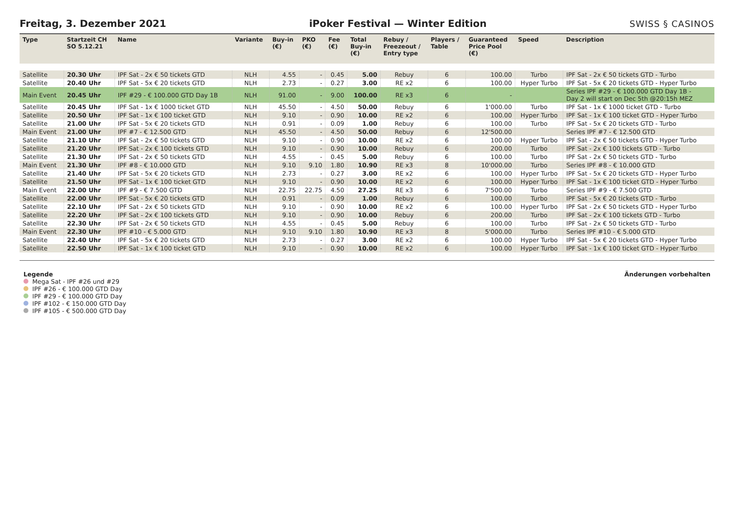Freitag, 3. Dezember 2021
iPoker Festival — Winter Edition
SWISS § CASINOS
| Type | Startzeit CH SO 5.12.21 | Name | Variante | Buy-in (€) | PKO (€) | Fee (€) | Total Buy-in (€) | Rebuy / Freezeout / Entry type | Players / Table | Guaranteed Price Pool (€) | Speed | Description |
| --- | --- | --- | --- | --- | --- | --- | --- | --- | --- | --- | --- | --- |
| Satellite | 20.30 Uhr | IPF Sat - 2x € 50 tickets GTD | NLH | 4.55 | - | 0.45 | 5.00 | Rebuy | 6 | 100.00 | Turbo | IPF Sat - 2x € 50 tickets GTD - Turbo |
| Satellite | 20.40 Uhr | IPF Sat - 5x € 20 tickets GTD | NLH | 2.73 | - | 0.27 | 3.00 | RE x2 | 6 | 100.00 | Hyper Turbo | IPF Sat - 5x € 20 tickets GTD - Hyper Turbo |
| Main Event | 20.45 Uhr | IPF #29 - € 100.000 GTD Day 1B | NLH | 91.00 | - | 9.00 | 100.00 | RE x3 | 6 | - | | Series IPF #29 - € 100.000 GTD Day 1B - Day 2 will start on Dec 5th @20:15h MEZ |
| Satellite | 20.45 Uhr | IPF Sat - 1x € 1000 ticket GTD | NLH | 45.50 | - | 4.50 | 50.00 | Rebuy | 6 | 1'000.00 | Turbo | IPF Sat - 1x € 1000 ticket GTD - Turbo |
| Satellite | 20.50 Uhr | IPF Sat - 1x € 100 ticket GTD | NLH | 9.10 | - | 0.90 | 10.00 | RE x2 | 6 | 100.00 | Hyper Turbo | IPF Sat - 1x € 100 ticket GTD - Hyper Turbo |
| Satellite | 21.00 Uhr | IPF Sat - 5x € 20 tickets GTD | NLH | 0.91 | - | 0.09 | 1.00 | Rebuy | 6 | 100.00 | Turbo | IPF Sat - 5x € 20 tickets GTD - Turbo |
| Main Event | 21.00 Uhr | IPF #7 - € 12.500 GTD | NLH | 45.50 | - | 4.50 | 50.00 | Rebuy | 6 | 12'500.00 | | Series IPF #7 - € 12.500 GTD |
| Satellite | 21.10 Uhr | IPF Sat - 2x € 50 tickets GTD | NLH | 9.10 | - | 0.90 | 10.00 | RE x2 | 6 | 100.00 | Hyper Turbo | IPF Sat - 2x € 50 tickets GTD - Hyper Turbo |
| Satellite | 21.20 Uhr | IPF Sat - 2x € 100 tickets GTD | NLH | 9.10 | - | 0.90 | 10.00 | Rebuy | 6 | 200.00 | Turbo | IPF Sat - 2x € 100 tickets GTD - Turbo |
| Satellite | 21.30 Uhr | IPF Sat - 2x € 50 tickets GTD | NLH | 4.55 | - | 0.45 | 5.00 | Rebuy | 6 | 100.00 | Turbo | IPF Sat - 2x € 50 tickets GTD - Turbo |
| Main Event | 21.30 Uhr | IPF #8 - € 10.000 GTD | NLH | 9.10 | 9.10 | 1.80 | 10.90 | RE x3 | 8 | 10'000.00 | Turbo | Series IPF #8 - € 10.000 GTD |
| Satellite | 21.40 Uhr | IPF Sat - 5x € 20 tickets GTD | NLH | 2.73 | - | 0.27 | 3.00 | RE x2 | 6 | 100.00 | Hyper Turbo | IPF Sat - 5x € 20 tickets GTD - Hyper Turbo |
| Satellite | 21.50 Uhr | IPF Sat - 1x € 100 ticket GTD | NLH | 9.10 | - | 0.90 | 10.00 | RE x2 | 6 | 100.00 | Hyper Turbo | IPF Sat - 1x € 100 ticket GTD - Hyper Turbo |
| Main Event | 22.00 Uhr | IPF #9 - € 7.500 GTD | NLH | 22.75 | 22.75 | 4.50 | 27.25 | RE x3 | 6 | 7'500.00 | Turbo | Series IPF #9 - € 7.500 GTD |
| Satellite | 22.00 Uhr | IPF Sat - 5x € 20 tickets GTD | NLH | 0.91 | - | 0.09 | 1.00 | Rebuy | 6 | 100.00 | Turbo | IPF Sat - 5x € 20 tickets GTD - Turbo |
| Satellite | 22.10 Uhr | IPF Sat - 2x € 50 tickets GTD | NLH | 9.10 | - | 0.90 | 10.00 | RE x2 | 6 | 100.00 | Hyper Turbo | IPF Sat - 2x € 50 tickets GTD - Hyper Turbo |
| Satellite | 22.20 Uhr | IPF Sat - 2x € 100 tickets GTD | NLH | 9.10 | - | 0.90 | 10.00 | Rebuy | 6 | 200.00 | Turbo | IPF Sat - 2x € 100 tickets GTD - Turbo |
| Satellite | 22.30 Uhr | IPF Sat - 2x € 50 tickets GTD | NLH | 4.55 | - | 0.45 | 5.00 | Rebuy | 6 | 100.00 | Turbo | IPF Sat - 2x € 50 tickets GTD - Turbo |
| Main Event | 22.30 Uhr | IPF #10 - € 5.000 GTD | NLH | 9.10 | 9.10 | 1.80 | 10.90 | RE x3 | 8 | 5'000.00 | Turbo | Series IPF #10 - € 5.000 GTD |
| Satellite | 22.40 Uhr | IPF Sat - 5x € 20 tickets GTD | NLH | 2.73 | - | 0.27 | 3.00 | RE x2 | 6 | 100.00 | Hyper Turbo | IPF Sat - 5x € 20 tickets GTD - Hyper Turbo |
| Satellite | 22.50 Uhr | IPF Sat - 1x € 100 ticket GTD | NLH | 9.10 | - | 0.90 | 10.00 | RE x2 | 6 | 100.00 | Hyper Turbo | IPF Sat - 1x € 100 ticket GTD - Hyper Turbo |
Legende
Mega Sat - IPF #26 und #29
IPF #26 - € 100.000 GTD Day
IPF #29 - € 100.000 GTD Day
IPF #102 - € 150.000 GTD Day
IPF #105 - € 500.000 GTD Day
Änderungen vorbehalten